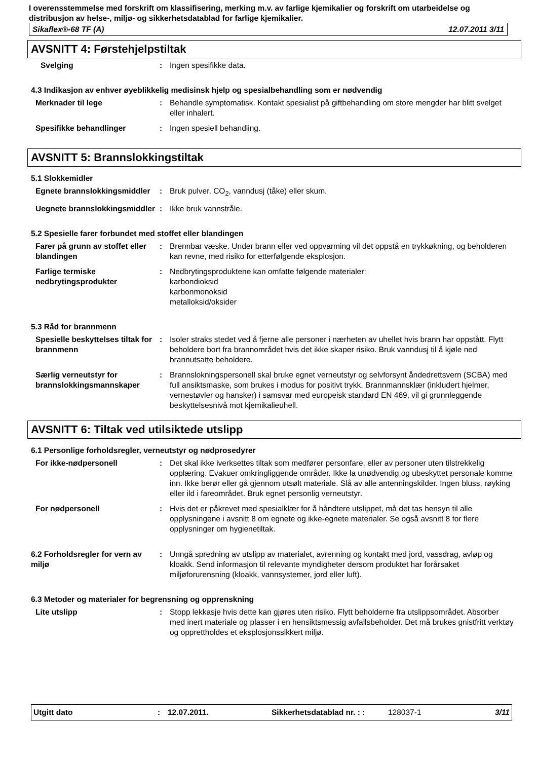I overensstemmelse med forskrift om klassifisering, merking m.v. av farlige kjemikalier og forskrift om utarbeidelse og distribusjon av helse-, miljø- og sikkerhetsdatablad for farlige kjemikalier.
Sikaflex®-68 TF (A) 12.07.2011 3/11
AVSNITT 4: Førstehjelpstiltak
Svelging : Ingen spesifikke data.
4.3 Indikasjon av enhver øyeblikkelig medisinsk hjelp og spesialbehandling som er nødvendig
Merknader til lege : Behandle symptomatisk. Kontakt spesialist på giftbehandling om store mengder har blitt svelget eller inhalert.
Spesifikke behandlinger : Ingen spesiell behandling.
AVSNITT 5: Brannslokkingstiltak
5.1 Slokkemidler
Egnete brannslokkingsmiddler
: Bruk pulver, CO<sub>2</sub>, vanndusj (tåke) eller skum.
Uegnete brannslokkingsmiddler
: Ikke bruk vannstråle.
5.2 Spesielle farer forbundet med stoffet eller blandingen
Farer på grunn av stoffet eller blandingen
: Brennbar væske. Under brann eller ved oppvarming vil det oppstå en trykkøkning, og beholderen kan revne, med risiko for etterfølgende eksplosjon.
Farlige termiske nedbrytingsprodukter
: Nedbrytingsproduktene kan omfatte følgende materialer:
karbondioksid
karbonmonoksid
metalloksid/oksider
5.3 Råd for brannmenn
Spesielle beskyttelses tiltak for brannmenn
: Isoler straks stedet ved å fjerne alle personer i nærheten av uhellet hvis brann har oppstått. Flytt beholdere bort fra brannområdet hvis det ikke skaper risiko. Bruk vanndusj til å kjøle ned brannutsatte beholdere.
Særlig verneutstyr for brannslokkingsmannskaper
: Brannslokningspersonell skal bruke egnet verneutstyr og selvforsynt åndedrettsvern (SCBA) med full ansiktsmaske, som brukes i modus for positivt trykk. Brannmannsklær (inkludert hjelmer, vernestøvler og hansker) i samsvar med europeisk standard EN 469, vil gi grunnleggende beskyttelsesnivå mot kjemikalieuhell.
AVSNITT 6: Tiltak ved utilsiktede utslipp
6.1 Personlige forholdsregler, verneutstyr og nødprosedyrer
For ikke-nødpersonell : Det skal ikke iverksettes tiltak som medfører personfare, eller av personer uten tilstrekkelig opplæring. Evakuer omkringliggende områder. Ikke la unødvendig og ubeskyttet personale komme inn. Ikke berør eller gå gjennom utsølt materiale. Slå av alle antenningskilder. Ingen bluss, røyking eller ild i fareområdet. Bruk egnet personlig verneutstyr.
For nødpersonell : Hvis det er påkrevet med spesialklær for å håndtere utslippet, må det tas hensyn til alle opplysningene i avsnitt 8 om egnete og ikke-egnete materialer. Se også avsnitt 8 for flere opplysninger om hygienetiltak.
6.2 Forholdsregler for vern av miljø
: Unngå spredning av utslipp av materialet, avrenning og kontakt med jord, vassdrag, avløp og kloakk. Send informasjon til relevante myndigheter dersom produktet har forårsaket miljøforurensning (kloakk, vannsystemer, jord eller luft).
6.3 Metoder og materialer for begrensning og opprenskning
Lite utslipp : Stopp lekkasje hvis dette kan gjøres uten risiko. Flytt beholderne fra utslippsområdet. Absorber med inert materiale og plasser i en hensiktsmessig avfallsbeholder. Det må brukes gnistfritt verktøy og opprettholdes et eksplosjonssikkert miljø.
Utgitt dato: 12.07.2011. Sikkerhetsdatablad nr. : : 128037-1 3/11